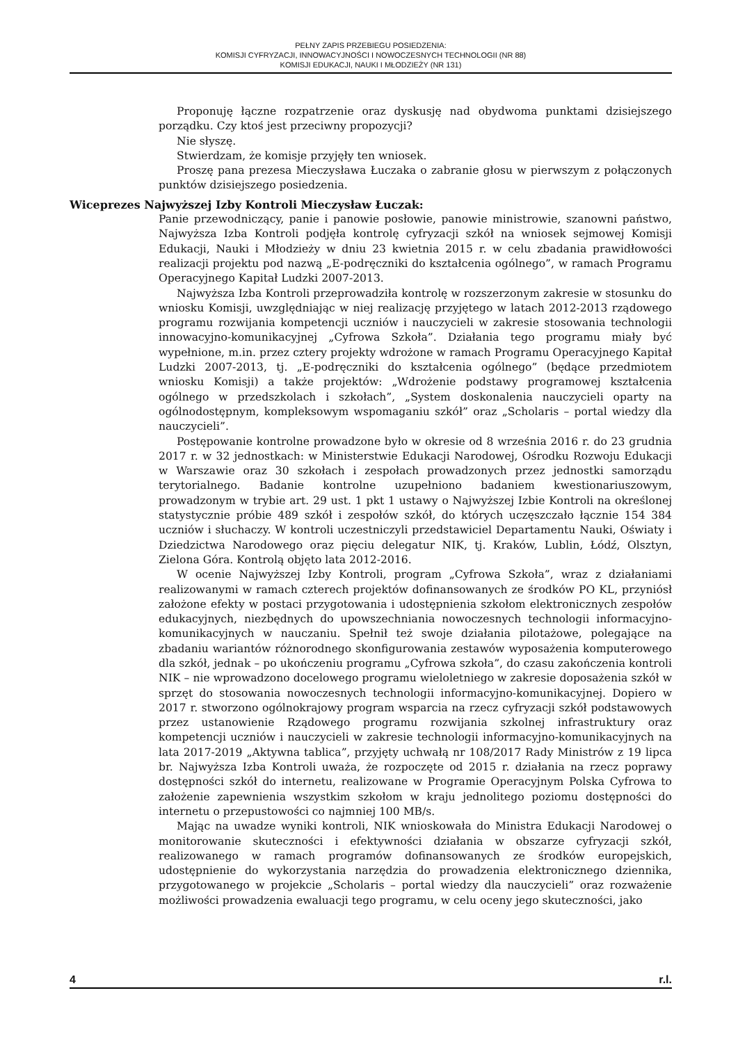PEŁNY ZAPIS PRZEBIEGU POSIEDZENIA:
KOMISJI CYFRYZACJI, INNOWACYJNOŚCI I NOWOCZESNYCH TECHNOLOGII (NR 88)
KOMISJI EDUKACJI, NAUKI I MŁODZIEŻY (NR 131)
Proponuję łączne rozpatrzenie oraz dyskusję nad obydwoma punktami dzisiejszego porządku. Czy ktoś jest przeciwny propozycji?
Nie słyszę.
Stwierdzam, że komisje przyjęły ten wniosek.
Proszę pana prezesa Mieczysława Łuczaka o zabranie głosu w pierwszym z połączonych punktów dzisiejszego posiedzenia.
Wiceprezes Najwyższej Izby Kontroli Mieczysław Łuczak:
Panie przewodniczący, panie i panowie posłowie, panowie ministrowie, szanowni państwo, Najwyższa Izba Kontroli podjęła kontrolę cyfryzacji szkół na wniosek sejmowej Komisji Edukacji, Nauki i Młodzieży w dniu 23 kwietnia 2015 r. w celu zbadania prawidłowości realizacji projektu pod nazwą „E-podręczniki do kształcenia ogólnego”, w ramach Programu Operacyjnego Kapitał Ludzki 2007-2013.
Najwyższa Izba Kontroli przeprowadziła kontrolę w rozszerzonym zakresie w stosunku do wniosku Komisji, uwzględniając w niej realizację przyjętego w latach 2012-2013 rządowego programu rozwijania kompetencji uczniów i nauczycieli w zakresie stosowania technologii innowacyjno-komunikacyjnej „Cyfrowa Szkoła”. Działania tego programu miały być wypełnione, m.in. przez cztery projekty wdrożone w ramach Programu Operacyjnego Kapitał Ludzki 2007-2013, tj. „E-podręczniki do kształcenia ogólnego” (będące przedmiotem wniosku Komisji) a także projektów: „Wdrożenie podstawy programowej kształcenia ogólnego w przedszkolach i szkołach”, „System doskonalenia nauczycieli oparty na ogólnodostępnym, kompleksowym wspomaganiu szkół” oraz „Scholaris – portal wiedzy dla nauczycieli”.
Postępowanie kontrolne prowadzone było w okresie od 8 września 2016 r. do 23 grudnia 2017 r. w 32 jednostkach: w Ministerstwie Edukacji Narodowej, Ośrodku Rozwoju Edukacji w Warszawie oraz 30 szkołach i zespołach prowadzonych przez jednostki samorządu terytorialnego. Badanie kontrolne uzupełniono badaniem kwestionariuszowym, prowadzonym w trybie art. 29 ust. 1 pkt 1 ustawy o Najwyższej Izbie Kontroli na określonej statystycznie próbie 489 szkół i zespołów szkół, do których uczęszczało łącznie 154 384 uczniów i słuchaczy. W kontroli uczestniczyli przedstawiciel Departamentu Nauki, Oświaty i Dziedzictwa Narodowego oraz pięciu delegatur NIK, tj. Kraków, Lublin, Łódź, Olsztyn, Zielona Góra. Kontrolą objęto lata 2012-2016.
W ocenie Najwyższej Izby Kontroli, program „Cyfrowa Szkoła”, wraz z działaniami realizowanymi w ramach czterech projektów dofinansowanych ze środków PO KL, przyniósł założone efekty w postaci przygotowania i udostępnienia szkołom elektronicznych zespołów edukacyjnych, niezbędnych do upowszechniania nowoczesnych technologii informacyjno-komunikacyjnych w nauczaniu. Spełnił też swoje działania pilotażowe, polegające na zbadaniu wariantów różnorodnego skonfigurowania zestawów wyposażenia komputerowego dla szkół, jednak – po ukończeniu programu „Cyfrowa szkoła”, do czasu zakończenia kontroli NIK – nie wprowadzono docelowego programu wieloletniego w zakresie doposażenia szkół w sprzęt do stosowania nowoczesnych technologii informacyjno-komunikacyjnej. Dopiero w 2017 r. stworzono ogólnokrajowy program wsparcia na rzecz cyfryzacji szkół podstawowych przez ustanowienie Rządowego programu rozwijania szkolnej infrastruktury oraz kompetencji uczniów i nauczycieli w zakresie technologii informacyjno-komunikacyjnych na lata 2017-2019 „Aktywna tablica”, przyjęty uchwałą nr 108/2017 Rady Ministrów z 19 lipca br. Najwyższa Izba Kontroli uważa, że rozpoczęte od 2015 r. działania na rzecz poprawy dostępności szkół do internetu, realizowane w Programie Operacyjnym Polska Cyfrowa to założenie zapewnienia wszystkim szkołom w kraju jednolitego poziomu dostępności do internetu o przepustowości co najmniej 100 MB/s.
Mając na uwadze wyniki kontroli, NIK wnioskowała do Ministra Edukacji Narodowej o monitorowanie skuteczności i efektywności działania w obszarze cyfryzacji szkół, realizowanego w ramach programów dofinansowanych ze środków europejskich, udostępnienie do wykorzystania narzędzia do prowadzenia elektronicznego dziennika, przygotowanego w projekcie „Scholaris – portal wiedzy dla nauczycieli” oraz rozważenie możliwości prowadzenia ewaluacji tego programu, w celu oceny jego skuteczności, jako
4 r.l.